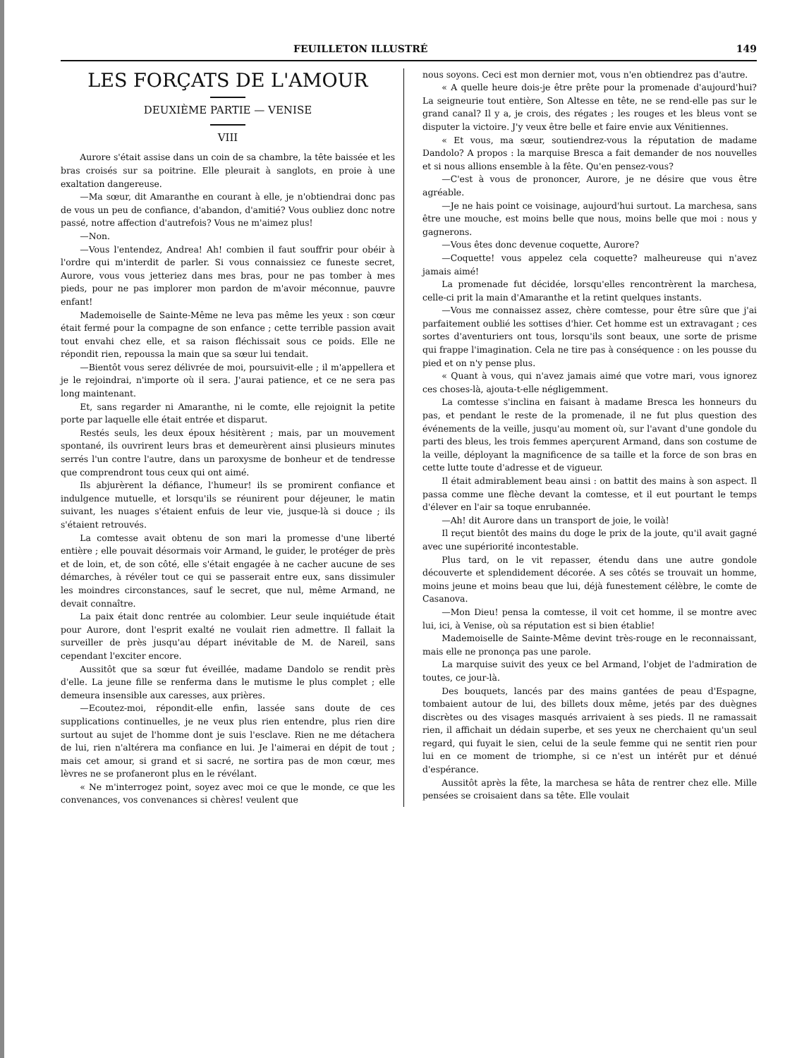FEUILLETON ILLUSTRÉ 149
LES FORÇATS DE L'AMOUR
DEUXIÈME PARTIE — VENISE
VIII
Aurore s'était assise dans un coin de sa chambre, la tête baissée et les bras croisés sur sa poitrine. Elle pleurait à sanglots, en proie à une exaltation dangereuse.
—Ma sœur, dit Amaranthe en courant à elle, je n'obtiendrai donc pas de vous un peu de confiance, d'abandon, d'amitié? Vous oubliez donc notre passé, notre affection d'autrefois? Vous ne m'aimez plus!
—Non.
—Vous l'entendez, Andrea! Ah! combien il faut souffrir pour obéir à l'ordre qui m'interdit de parler. Si vous connaissiez ce funeste secret, Aurore, vous vous jetteriez dans mes bras, pour ne pas tomber à mes pieds, pour ne pas implorer mon pardon de m'avoir méconnue, pauvre enfant!
Mademoiselle de Sainte-Même ne leva pas même les yeux : son cœur était fermé pour la compagne de son enfance ; cette terrible passion avait tout envahi chez elle, et sa raison fléchissait sous ce poids. Elle ne répondit rien, repoussa la main que sa sœur lui tendait.
—Bientôt vous serez délivrée de moi, poursuivit-elle ; il m'appellera et je le rejoindrai, n'importe où il sera. J'aurai patience, et ce ne sera pas long maintenant.
Et, sans regarder ni Amaranthe, ni le comte, elle rejoignit la petite porte par laquelle elle était entrée et disparut.
Restés seuls, les deux époux hésitèrent ; mais, par un mouvement spontané, ils ouvrirent leurs bras et demeurèrent ainsi plusieurs minutes serrés l'un contre l'autre, dans un paroxysme de bonheur et de tendresse que comprendront tous ceux qui ont aimé.
Ils abjurèrent la défiance, l'humeur! ils se promirent confiance et indulgence mutuelle, et lorsqu'ils se réunirent pour déjeuner, le matin suivant, les nuages s'étaient enfuis de leur vie, jusque-là si douce ; ils s'étaient retrouvés.
La comtesse avait obtenu de son mari la promesse d'une liberté entière ; elle pouvait désormais voir Armand, le guider, le protéger de près et de loin, et, de son côté, elle s'était engagée à ne cacher aucune de ses démarches, à révéler tout ce qui se passerait entre eux, sans dissimuler les moindres circonstances, sauf le secret, que nul, même Armand, ne devait connaître.
La paix était donc rentrée au colombier. Leur seule inquiétude était pour Aurore, dont l'esprit exalté ne voulait rien admettre. Il fallait la surveiller de près jusqu'au départ inévitable de M. de Nareil, sans cependant l'exciter encore.
Aussitôt que sa sœur fut éveillée, madame Dandolo se rendit près d'elle. La jeune fille se renferma dans le mutisme le plus complet ; elle demeura insensible aux caresses, aux prières.
—Ecoutez-moi, répondit-elle enfin, lassée sans doute de ces supplications continuelles, je ne veux plus rien entendre, plus rien dire surtout au sujet de l'homme dont je suis l'esclave. Rien ne me détachera de lui, rien n'altérera ma confiance en lui. Je l'aimerai en dépit de tout ; mais cet amour, si grand et si sacré, ne sortira pas de mon cœur, mes lèvres ne se profaneront plus en le révélant.
« Ne m'interrogez point, soyez avec moi ce que le monde, ce que les convenances, vos convenances si chères! veulent que
nous soyons. Ceci est mon dernier mot, vous n'en obtiendrez pas d'autre.
« A quelle heure dois-je être prête pour la promenade d'aujourd'hui? La seigneurie tout entière, Son Altesse en tête, ne se rend-elle pas sur le grand canal? Il y a, je crois, des régates ; les rouges et les bleus vont se disputer la victoire. J'y veux être belle et faire envie aux Vénitiennes.
« Et vous, ma sœur, soutiendrez-vous la réputation de madame Dandolo? A propos : la marquise Bresca a fait demander de nos nouvelles et si nous allions ensemble à la fête. Qu'en pensez-vous?
—C'est à vous de prononcer, Aurore, je ne désire que vous être agréable.
—Je ne hais point ce voisinage, aujourd'hui surtout. La marchesa, sans être une mouche, est moins belle que nous, moins belle que moi : nous y gagnerons.
—Vous êtes donc devenue coquette, Aurore?
—Coquette! vous appelez cela coquette? malheureuse qui n'avez jamais aimé!
La promenade fut décidée, lorsqu'elles rencontrèrent la marchesa, celle-ci prit la main d'Amaranthe et la retint quelques instants.
—Vous me connaissez assez, chère comtesse, pour être sûre que j'ai parfaitement oublié les sottises d'hier. Cet homme est un extravagant ; ces sortes d'aventuriers ont tous, lorsqu'ils sont beaux, une sorte de prisme qui frappe l'imagination. Cela ne tire pas à conséquence : on les pousse du pied et on n'y pense plus.
« Quant à vous, qui n'avez jamais aimé que votre mari, vous ignorez ces choses-là, ajouta-t-elle négligemment.
La comtesse s'inclina en faisant à madame Bresca les honneurs du pas, et pendant le reste de la promenade, il ne fut plus question des événements de la veille, jusqu'au moment où, sur l'avant d'une gondole du parti des bleus, les trois femmes aperçurent Armand, dans son costume de la veille, déployant la magnificence de sa taille et la force de son bras en cette lutte toute d'adresse et de vigueur.
Il était admirablement beau ainsi : on battit des mains à son aspect. Il passa comme une flèche devant la comtesse, et il eut pourtant le temps d'élever en l'air sa toque enrubannée.
—Ah! dit Aurore dans un transport de joie, le voilà!
Il reçut bientôt des mains du doge le prix de la joute, qu'il avait gagné avec une supériorité incontestable.
Plus tard, on le vit repasser, étendu dans une autre gondole découverte et splendidement décorée. A ses côtés se trouvait un homme, moins jeune et moins beau que lui, déjà funestement célèbre, le comte de Casanova.
—Mon Dieu! pensa la comtesse, il voit cet homme, il se montre avec lui, ici, à Venise, où sa réputation est si bien établie!
Mademoiselle de Sainte-Même devint très-rouge en le reconnaissant, mais elle ne prononça pas une parole.
La marquise suivit des yeux ce bel Armand, l'objet de l'admiration de toutes, ce jour-là.
Des bouquets, lancés par des mains gantées de peau d'Espagne, tombaient autour de lui, des billets doux même, jetés par des duègnes discrètes ou des visages masqués arrivaient à ses pieds. Il ne ramassait rien, il affichait un dédain superbe, et ses yeux ne cherchaient qu'un seul regard, qui fuyait le sien, celui de la seule femme qui ne sentit rien pour lui en ce moment de triomphe, si ce n'est un intérêt pur et dénué d'espérance.
Aussitôt après la fête, la marchesa se hâta de rentrer chez elle. Mille pensées se croisaient dans sa tête. Elle voulait